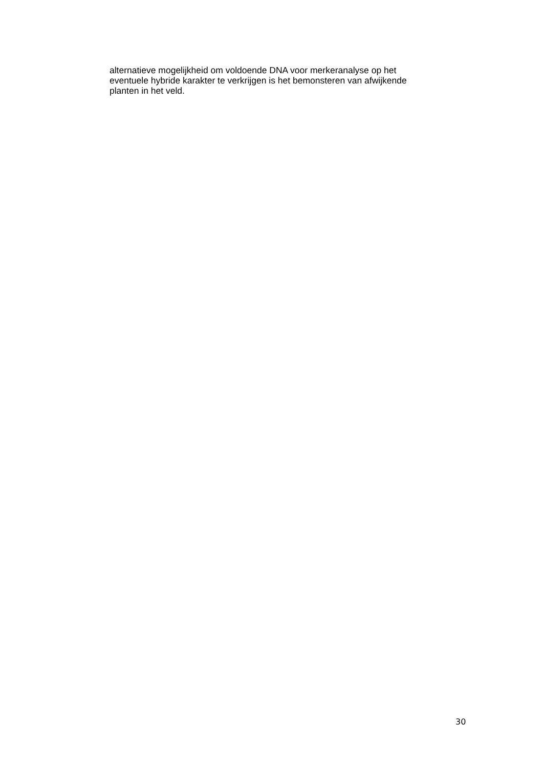alternatieve mogelijkheid om voldoende DNA voor merkeranalyse op het
eventuele hybride karakter te verkrijgen is het bemonsteren van afwijkende
planten in het veld.
30